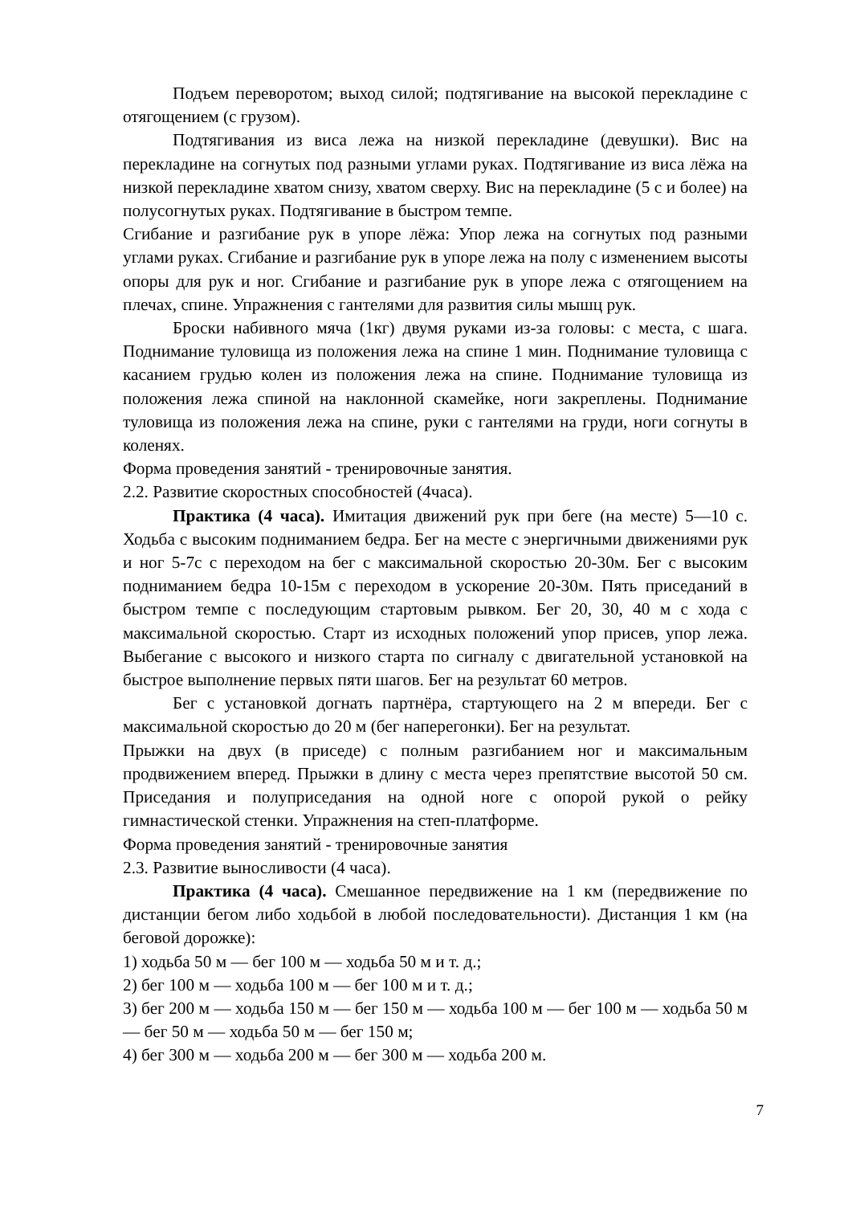Подъем переворотом; выход силой; подтягивание на высокой перекладине с отягощением (с грузом).
Подтягивания из виса лежа на низкой перекладине (девушки). Вис на перекладине на согнутых под разными углами руках. Подтягивание из виса лёжа на низкой перекладине хватом снизу, хватом сверху. Вис на перекладине (5 с и более) на полусогнутых руках. Подтягивание в быстром темпе.
Сгибание и разгибание рук в упоре лёжа: Упор лежа на согнутых под разными углами руках. Сгибание и разгибание рук в упоре лежа на полу с изменением высоты опоры для рук и ног. Сгибание и разгибание рук в упоре лежа с отягощением на плечах, спине. Упражнения с гантелями для развития силы мышц рук.
Броски набивного мяча (1кг) двумя руками из-за головы: с места, с шага. Поднимание туловища из положения лежа на спине 1 мин. Поднимание туловища с касанием грудью колен из положения лежа на спине. Поднимание туловища из положения лежа спиной на наклонной скамейке, ноги закреплены. Поднимание туловища из положения лежа на спине, руки с гантелями на груди, ноги согнуты в коленях.
Форма проведения занятий - тренировочные занятия.
2.2. Развитие скоростных способностей (4часа).
Практика (4 часа). Имитация движений рук при беге (на месте) 5—10 с. Ходьба с высоким подниманием бедра. Бег на месте с энергичными движениями рук и ног 5-7с с переходом на бег с максимальной скоростью 20-30м. Бег с высоким подниманием бедра 10-15м с переходом в ускорение 20-30м. Пять приседаний в быстром темпе с последующим стартовым рывком. Бег 20, 30, 40 м с хода с максимальной скоростью. Старт из исходных положений упор присев, упор лежа. Выбегание с высокого и низкого старта по сигналу с двигательной установкой на быстрое выполнение первых пяти шагов. Бег на результат 60 метров.
Бег с установкой догнать партнёра, стартующего на 2 м впереди. Бег с максимальной скоростью до 20 м (бег наперегонки). Бег на результат.
Прыжки на двух (в приседе) с полным разгибанием ног и максимальным продвижением вперед. Прыжки в длину с места через препятствие высотой 50 см. Приседания и полуприседания на одной ноге с опорой рукой о рейку гимнастической стенки. Упражнения на степ-платформе.
Форма проведения занятий - тренировочные занятия
2.3. Развитие выносливости (4 часа).
Практика (4 часа). Смешанное передвижение на 1 км (передвижение по дистанции бегом либо ходьбой в любой последовательности). Дистанция 1 км (на беговой дорожке):
1) ходьба 50 м — бег 100 м — ходьба 50 м и т. д.;
2) бег 100 м — ходьба 100 м — бег 100 м и т. д.;
3) бег 200 м — ходьба 150 м — бег 150 м — ходьба 100 м — бег 100 м — ходьба 50 м — бег 50 м — ходьба 50 м — бег 150 м;
4) бег 300 м — ходьба 200 м — бег 300 м — ходьба 200 м.
7